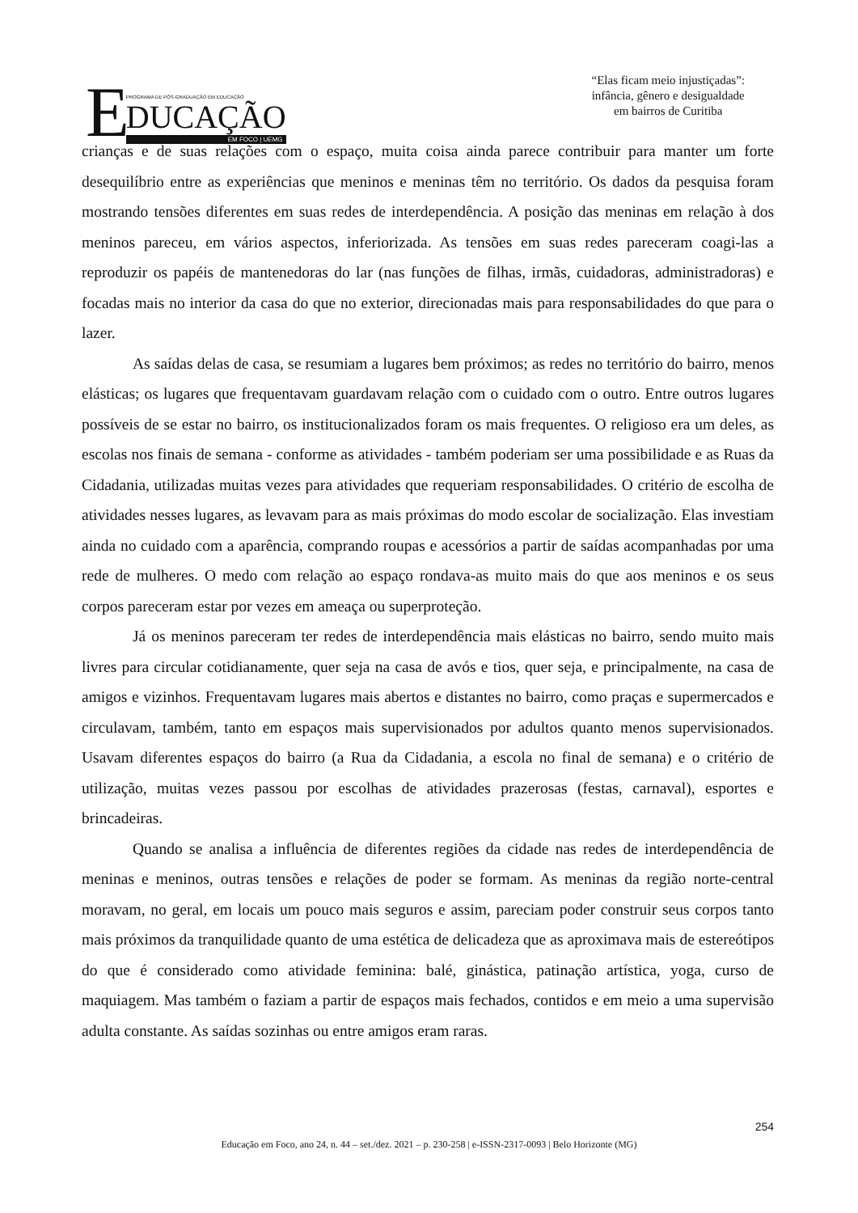E
PROGRAMA DE PÓS-GRADUAÇÃO EM EDUCAÇÃO
DUCAÇÃO
EM FOCO | UEMG
“Elas ficam meio injustiçadas”:
infância, gênero e desigualdade
em bairros de Curitiba
crianças e de suas relações com o espaço, muita coisa ainda parece contribuir para manter um forte desequilíbrio entre as experiências que meninos e meninas têm no território. Os dados da pesquisa foram mostrando tensões diferentes em suas redes de interdependência. A posição das meninas em relação à dos meninos pareceu, em vários aspectos, inferiorizada. As tensões em suas redes pareceram coagi-las a reproduzir os papéis de mantenedoras do lar (nas funções de filhas, irmãs, cuidadoras, administradoras) e focadas mais no interior da casa do que no exterior, direcionadas mais para responsabilidades do que para o lazer.
As saídas delas de casa, se resumiam a lugares bem próximos; as redes no território do bairro, menos elásticas; os lugares que frequentavam guardavam relação com o cuidado com o outro. Entre outros lugares possíveis de se estar no bairro, os institucionalizados foram os mais frequentes. O religioso era um deles, as escolas nos finais de semana - conforme as atividades - também poderiam ser uma possibilidade e as Ruas da Cidadania, utilizadas muitas vezes para atividades que requeriam responsabilidades. O critério de escolha de atividades nesses lugares, as levavam para as mais próximas do modo escolar de socialização. Elas investiam ainda no cuidado com a aparência, comprando roupas e acessórios a partir de saídas acompanhadas por uma rede de mulheres. O medo com relação ao espaço rondava-as muito mais do que aos meninos e os seus corpos pareceram estar por vezes em ameaça ou superproteção.
Já os meninos pareceram ter redes de interdependência mais elásticas no bairro, sendo muito mais livres para circular cotidianamente, quer seja na casa de avós e tios, quer seja, e principalmente, na casa de amigos e vizinhos. Frequentavam lugares mais abertos e distantes no bairro, como praças e supermercados e circulavam, também, tanto em espaços mais supervisionados por adultos quanto menos supervisionados. Usavam diferentes espaços do bairro (a Rua da Cidadania, a escola no final de semana) e o critério de utilização, muitas vezes passou por escolhas de atividades prazerosas (festas, carnaval), esportes e brincadeiras.
Quando se analisa a influência de diferentes regiões da cidade nas redes de interdependência de meninas e meninos, outras tensões e relações de poder se formam. As meninas da região norte-central moravam, no geral, em locais um pouco mais seguros e assim, pareciam poder construir seus corpos tanto mais próximos da tranquilidade quanto de uma estética de delicadeza que as aproximava mais de estereótipos do que é considerado como atividade feminina: balé, ginástica, patinação artística, yoga, curso de maquiagem. Mas também o faziam a partir de espaços mais fechados, contidos e em meio a uma supervisão adulta constante. As saídas sozinhas ou entre amigos eram raras.
254
Educação em Foco, ano 24, n. 44 – set./dez. 2021 – p. 230-258 | e-ISSN-2317-0093 | Belo Horizonte (MG)